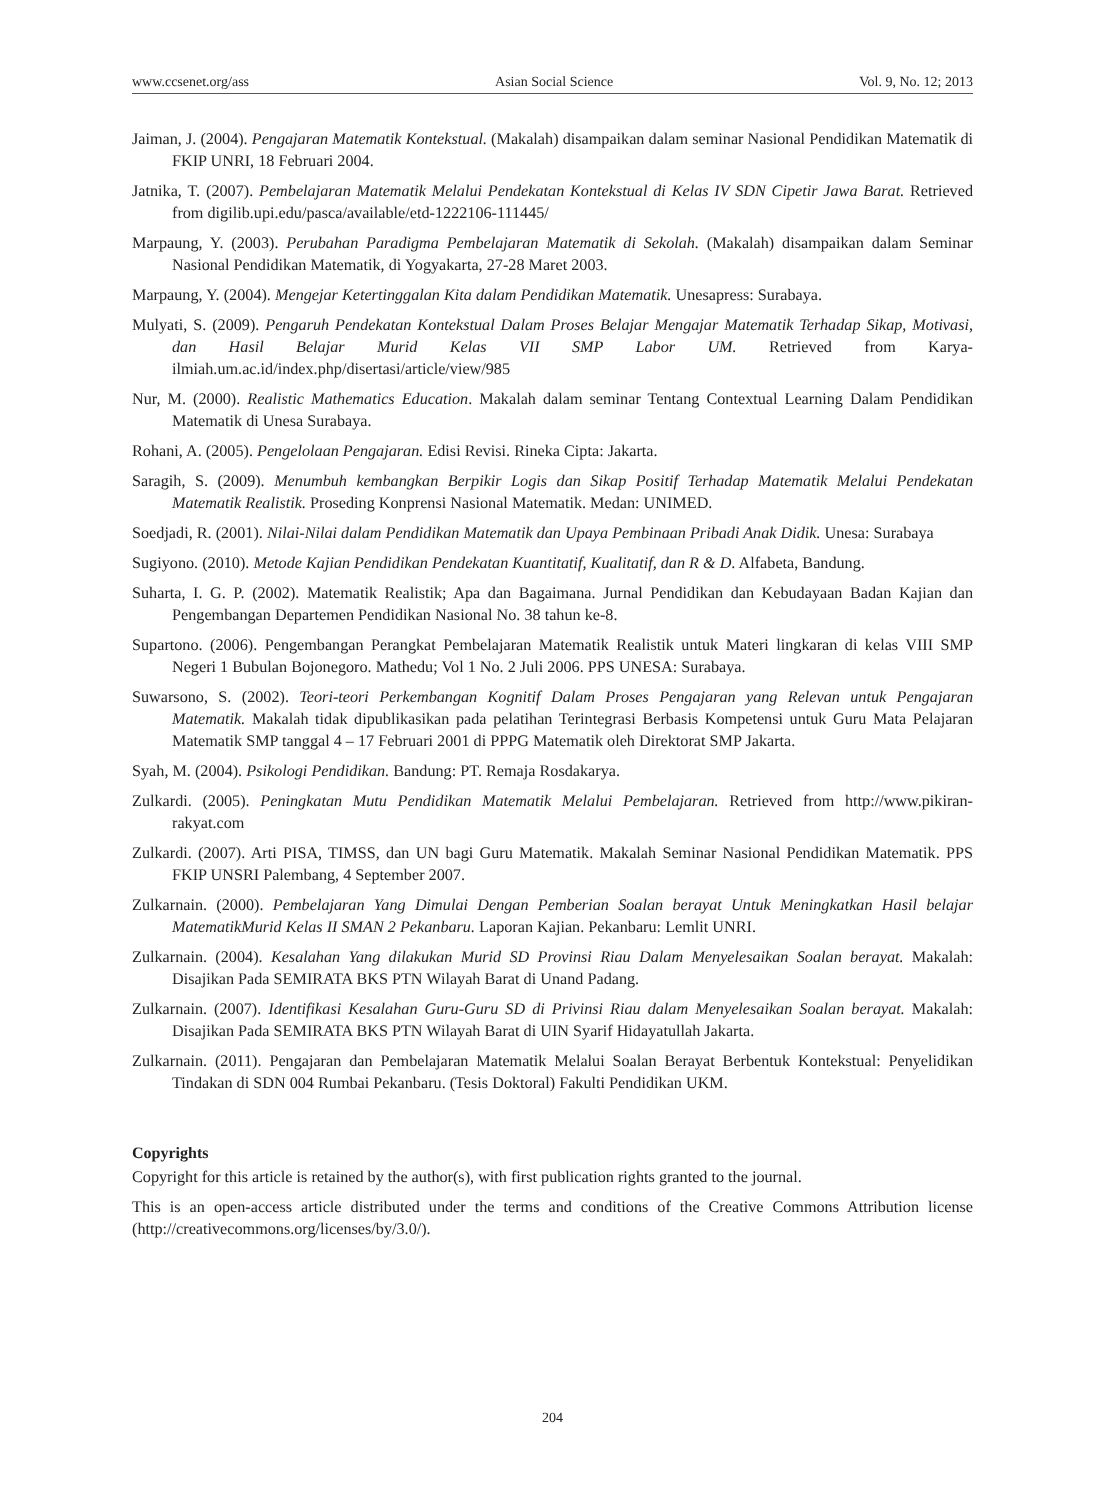www.ccsenet.org/ass Asian Social Science Vol. 9, No. 12; 2013
Jaiman, J. (2004). Pengajaran Matematik Kontekstual. (Makalah) disampaikan dalam seminar Nasional Pendidikan Matematik di FKIP UNRI, 18 Februari 2004.
Jatnika, T. (2007). Pembelajaran Matematik Melalui Pendekatan Kontekstual di Kelas IV SDN Cipetir Jawa Barat. Retrieved from digilib.upi.edu/pasca/available/etd-1222106-111445/
Marpaung, Y. (2003). Perubahan Paradigma Pembelajaran Matematik di Sekolah. (Makalah) disampaikan dalam Seminar Nasional Pendidikan Matematik, di Yogyakarta, 27-28 Maret 2003.
Marpaung, Y. (2004). Mengejar Ketertinggalan Kita dalam Pendidikan Matematik. Unesapress: Surabaya.
Mulyati, S. (2009). Pengaruh Pendekatan Kontekstual Dalam Proses Belajar Mengajar Matematik Terhadap Sikap, Motivasi, dan Hasil Belajar Murid Kelas VII SMP Labor UM. Retrieved from Karya-ilmiah.um.ac.id/index.php/disertasi/article/view/985
Nur, M. (2000). Realistic Mathematics Education. Makalah dalam seminar Tentang Contextual Learning Dalam Pendidikan Matematik di Unesa Surabaya.
Rohani, A. (2005). Pengelolaan Pengajaran. Edisi Revisi. Rineka Cipta: Jakarta.
Saragih, S. (2009). Menumbuh kembangkan Berpikir Logis dan Sikap Positif Terhadap Matematik Melalui Pendekatan Matematik Realistik. Proseding Konprensi Nasional Matematik. Medan: UNIMED.
Soedjadi, R. (2001). Nilai-Nilai dalam Pendidikan Matematik dan Upaya Pembinaan Pribadi Anak Didik. Unesa: Surabaya
Sugiyono. (2010). Metode Kajian Pendidikan Pendekatan Kuantitatif, Kualitatif, dan R & D. Alfabeta, Bandung.
Suharta, I. G. P. (2002). Matematik Realistik; Apa dan Bagaimana. Jurnal Pendidikan dan Kebudayaan Badan Kajian dan Pengembangan Departemen Pendidikan Nasional No. 38 tahun ke-8.
Supartono. (2006). Pengembangan Perangkat Pembelajaran Matematik Realistik untuk Materi lingkaran di kelas VIII SMP Negeri 1 Bubulan Bojonegoro. Mathedu; Vol 1 No. 2 Juli 2006. PPS UNESA: Surabaya.
Suwarsono, S. (2002). Teori-teori Perkembangan Kognitif Dalam Proses Pengajaran yang Relevan untuk Pengajaran Matematik. Makalah tidak dipublikasikan pada pelatihan Terintegrasi Berbasis Kompetensi untuk Guru Mata Pelajaran Matematik SMP tanggal 4 – 17 Februari 2001 di PPPG Matematik oleh Direktorat SMP Jakarta.
Syah, M. (2004). Psikologi Pendidikan. Bandung: PT. Remaja Rosdakarya.
Zulkardi. (2005). Peningkatan Mutu Pendidikan Matematik Melalui Pembelajaran. Retrieved from http://www.pikiran-rakyat.com
Zulkardi. (2007). Arti PISA, TIMSS, dan UN bagi Guru Matematik. Makalah Seminar Nasional Pendidikan Matematik. PPS FKIP UNSRI Palembang, 4 September 2007.
Zulkarnain. (2000). Pembelajaran Yang Dimulai Dengan Pemberian Soalan berayat Untuk Meningkatkan Hasil belajar MatematikMurid Kelas II SMAN 2 Pekanbaru. Laporan Kajian. Pekanbaru: Lemlit UNRI.
Zulkarnain. (2004). Kesalahan Yang dilakukan Murid SD Provinsi Riau Dalam Menyelesaikan Soalan berayat. Makalah: Disajikan Pada SEMIRATA BKS PTN Wilayah Barat di Unand Padang.
Zulkarnain. (2007). Identifikasi Kesalahan Guru-Guru SD di Privinsi Riau dalam Menyelesaikan Soalan berayat. Makalah: Disajikan Pada SEMIRATA BKS PTN Wilayah Barat di UIN Syarif Hidayatullah Jakarta.
Zulkarnain. (2011). Pengajaran dan Pembelajaran Matematik Melalui Soalan Berayat Berbentuk Kontekstual: Penyelidikan Tindakan di SDN 004 Rumbai Pekanbaru. (Tesis Doktoral) Fakulti Pendidikan UKM.
Copyrights
Copyright for this article is retained by the author(s), with first publication rights granted to the journal.
This is an open-access article distributed under the terms and conditions of the Creative Commons Attribution license (http://creativecommons.org/licenses/by/3.0/).
204